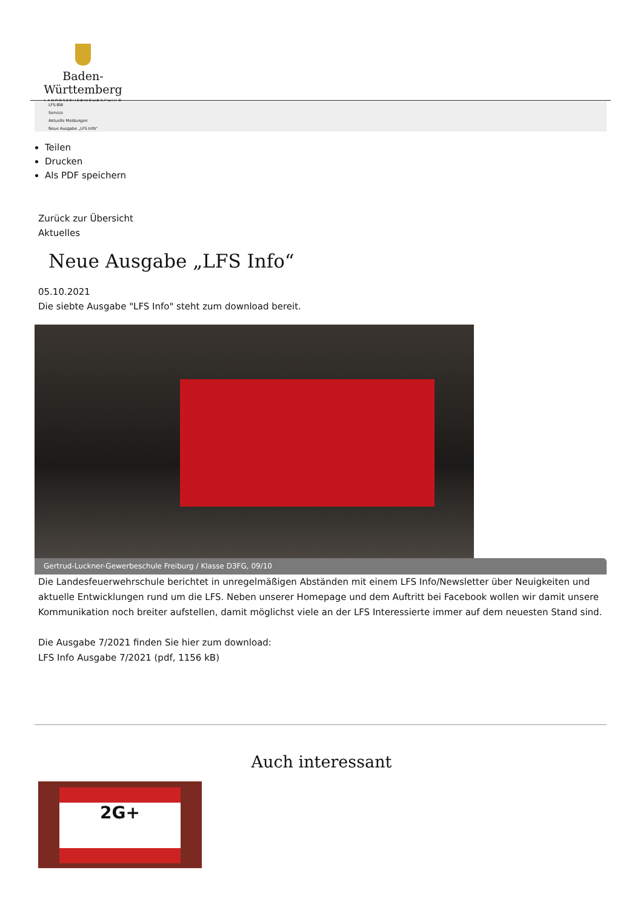Baden-Württemberg
LANDESFEUERWEHRSCHULE
LFS-BW
Service
Aktuelle Meldungen
Neue Ausgabe „LFS Info“
Teilen
Drucken
Als PDF speichern
Zurück zur Übersicht
Aktuelles
Neue Ausgabe „LFS Info“
05.10.2021
Die siebte Ausgabe "LFS Info" steht zum download bereit.
Gertrud-Luckner-Gewerbeschule Freiburg / Klasse D3FG, 09/10
Die Landesfeuerwehrschule berichtet in unregelmäßigen Abständen mit einem LFS Info/Newsletter über Neuigkeiten und aktuelle Entwicklungen rund um die LFS. Neben unserer Homepage und dem Auftritt bei Facebook wollen wir damit unsere Kommunikation noch breiter aufstellen, damit möglichst viele an der LFS Interessierte immer auf dem neuesten Stand sind.
Die Ausgabe 7/2021 finden Sie hier zum download:
LFS Info Ausgabe 7/2021 (pdf, 1156 kB)
Auch interessant
2G+